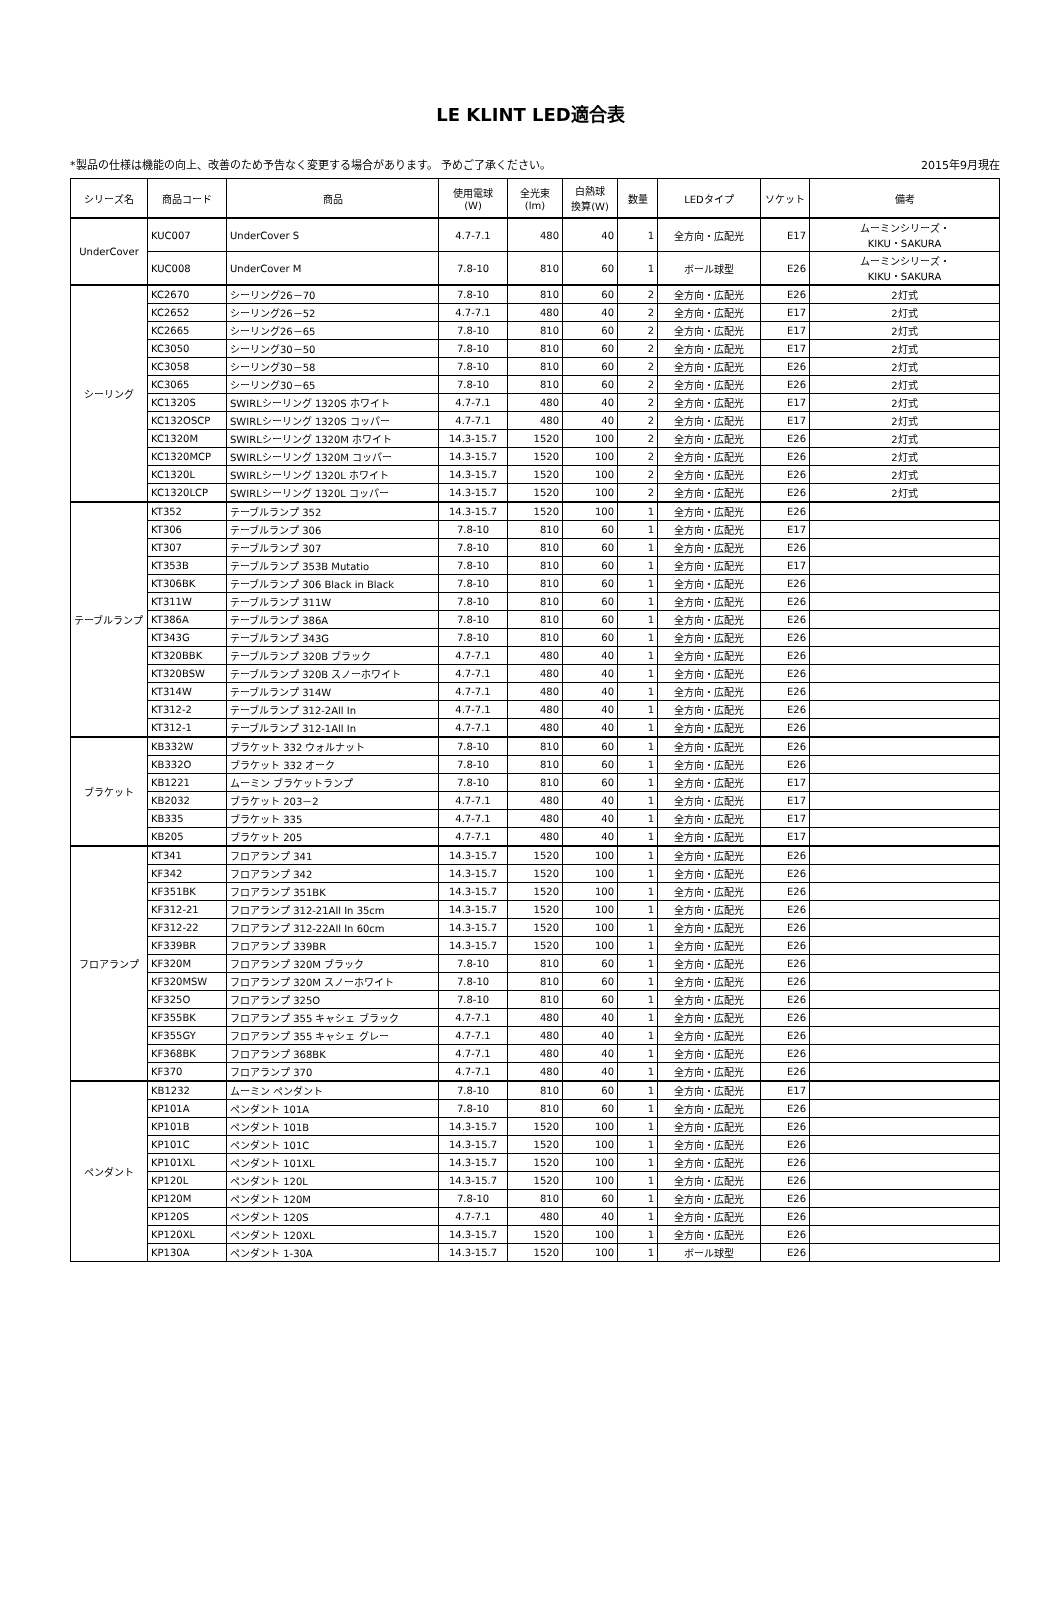LE KLINT LED適合表
*製品の仕様は機能の向上、改善のため予告なく変更する場合があります。 予めご了承ください。 2015年9月現在
| シリーズ名 | 商品コード | 商品 | 使用電球 (W) | 全光束 (lm) | 白熱球 換算(W) | 数量 | LEDタイプ | ソケット | 備考 |
| --- | --- | --- | --- | --- | --- | --- | --- | --- | --- |
| UnderCover | KUC007 | UnderCover S | 4.7-7.1 | 480 | 40 | 1 | 全方向・広配光 | E17 | ムーミンシリーズ・ KIKU・SAKURA |
| | KUC008 | UnderCover M | 7.8-10 | 810 | 60 | 1 | ボール球型 | E26 | ムーミンシリーズ・ KIKU・SAKURA |
| シーリング | KC2670 | シーリング26－70 | 7.8-10 | 810 | 60 | 2 | 全方向・広配光 | E26 | 2灯式 |
| | KC2652 | シーリング26－52 | 4.7-7.1 | 480 | 40 | 2 | 全方向・広配光 | E17 | 2灯式 |
| | KC2665 | シーリング26－65 | 7.8-10 | 810 | 60 | 2 | 全方向・広配光 | E17 | 2灯式 |
| | KC3050 | シーリング30－50 | 7.8-10 | 810 | 60 | 2 | 全方向・広配光 | E17 | 2灯式 |
| | KC3058 | シーリング30－58 | 7.8-10 | 810 | 60 | 2 | 全方向・広配光 | E26 | 2灯式 |
| | KC3065 | シーリング30－65 | 7.8-10 | 810 | 60 | 2 | 全方向・広配光 | E26 | 2灯式 |
| | KC1320S | SWIRLシーリング 1320S ホワイト | 4.7-7.1 | 480 | 40 | 2 | 全方向・広配光 | E17 | 2灯式 |
| | KC132OSCP | SWIRLシーリング 1320S コッパー | 4.7-7.1 | 480 | 40 | 2 | 全方向・広配光 | E17 | 2灯式 |
| | KC1320M | SWIRLシーリング 1320M ホワイト | 14.3-15.7 | 1520 | 100 | 2 | 全方向・広配光 | E26 | 2灯式 |
| | KC1320MCP | SWIRLシーリング 1320M コッパー | 14.3-15.7 | 1520 | 100 | 2 | 全方向・広配光 | E26 | 2灯式 |
| | KC1320L | SWIRLシーリング 1320L ホワイト | 14.3-15.7 | 1520 | 100 | 2 | 全方向・広配光 | E26 | 2灯式 |
| | KC1320LCP | SWIRLシーリング 1320L コッパー | 14.3-15.7 | 1520 | 100 | 2 | 全方向・広配光 | E26 | 2灯式 |
| テーブルランプ | KT352 | テーブルランプ 352 | 14.3-15.7 | 1520 | 100 | 1 | 全方向・広配光 | E26 | |
| | KT306 | テーブルランプ 306 | 7.8-10 | 810 | 60 | 1 | 全方向・広配光 | E17 | |
| | KT307 | テーブルランプ 307 | 7.8-10 | 810 | 60 | 1 | 全方向・広配光 | E26 | |
| | KT353B | テーブルランプ 353B Mutatio | 7.8-10 | 810 | 60 | 1 | 全方向・広配光 | E17 | |
| | KT306BK | テーブルランプ 306 Black in Black | 7.8-10 | 810 | 60 | 1 | 全方向・広配光 | E26 | |
| | KT311W | テーブルランプ 311W | 7.8-10 | 810 | 60 | 1 | 全方向・広配光 | E26 | |
| | KT386A | テーブルランプ 386A | 7.8-10 | 810 | 60 | 1 | 全方向・広配光 | E26 | |
| | KT343G | テーブルランプ 343G | 7.8-10 | 810 | 60 | 1 | 全方向・広配光 | E26 | |
| | KT320BBK | テーブルランプ 320B ブラック | 4.7-7.1 | 480 | 40 | 1 | 全方向・広配光 | E26 | |
| | KT320BSW | テーブルランプ 320B スノーホワイト | 4.7-7.1 | 480 | 40 | 1 | 全方向・広配光 | E26 | |
| | KT314W | テーブルランプ 314W | 4.7-7.1 | 480 | 40 | 1 | 全方向・広配光 | E26 | |
| | KT312-2 | テーブルランプ 312-2All In | 4.7-7.1 | 480 | 40 | 1 | 全方向・広配光 | E26 | |
| | KT312-1 | テーブルランプ 312-1All In | 4.7-7.1 | 480 | 40 | 1 | 全方向・広配光 | E26 | |
| ブラケット | KB332W | ブラケット 332 ウォルナット | 7.8-10 | 810 | 60 | 1 | 全方向・広配光 | E26 | |
| | KB332O | ブラケット 332 オーク | 7.8-10 | 810 | 60 | 1 | 全方向・広配光 | E26 | |
| | KB1221 | ムーミン ブラケットランプ | 7.8-10 | 810 | 60 | 1 | 全方向・広配光 | E17 | |
| | KB2032 | ブラケット 203－2 | 4.7-7.1 | 480 | 40 | 1 | 全方向・広配光 | E17 | |
| | KB335 | ブラケット 335 | 4.7-7.1 | 480 | 40 | 1 | 全方向・広配光 | E17 | |
| | KB205 | ブラケット 205 | 4.7-7.1 | 480 | 40 | 1 | 全方向・広配光 | E17 | |
| フロアランプ | KT341 | フロアランプ 341 | 14.3-15.7 | 1520 | 100 | 1 | 全方向・広配光 | E26 | |
| | KF342 | フロアランプ 342 | 14.3-15.7 | 1520 | 100 | 1 | 全方向・広配光 | E26 | |
| | KF351BK | フロアランプ 351BK | 14.3-15.7 | 1520 | 100 | 1 | 全方向・広配光 | E26 | |
| | KF312-21 | フロアランプ 312-21All In 35cm | 14.3-15.7 | 1520 | 100 | 1 | 全方向・広配光 | E26 | |
| | KF312-22 | フロアランプ 312-22All In 60cm | 14.3-15.7 | 1520 | 100 | 1 | 全方向・広配光 | E26 | |
| | KF339BR | フロアランプ 339BR | 14.3-15.7 | 1520 | 100 | 1 | 全方向・広配光 | E26 | |
| | KF320M | フロアランプ 320M ブラック | 7.8-10 | 810 | 60 | 1 | 全方向・広配光 | E26 | |
| | KF320MSW | フロアランプ 320M スノーホワイト | 7.8-10 | 810 | 60 | 1 | 全方向・広配光 | E26 | |
| | KF325O | フロアランプ 325O | 7.8-10 | 810 | 60 | 1 | 全方向・広配光 | E26 | |
| | KF355BK | フロアランプ 355 キャシェ ブラック | 4.7-7.1 | 480 | 40 | 1 | 全方向・広配光 | E26 | |
| | KF355GY | フロアランプ 355 キャシェ グレー | 4.7-7.1 | 480 | 40 | 1 | 全方向・広配光 | E26 | |
| | KF368BK | フロアランプ 368BK | 4.7-7.1 | 480 | 40 | 1 | 全方向・広配光 | E26 | |
| | KF370 | フロアランプ 370 | 4.7-7.1 | 480 | 40 | 1 | 全方向・広配光 | E26 | |
| ペンダント | KB1232 | ムーミン ペンダント | 7.8-10 | 810 | 60 | 1 | 全方向・広配光 | E17 | |
| | KP101A | ペンダント 101A | 7.8-10 | 810 | 60 | 1 | 全方向・広配光 | E26 | |
| | KP101B | ペンダント 101B | 14.3-15.7 | 1520 | 100 | 1 | 全方向・広配光 | E26 | |
| | KP101C | ペンダント 101C | 14.3-15.7 | 1520 | 100 | 1 | 全方向・広配光 | E26 | |
| | KP101XL | ペンダント 101XL | 14.3-15.7 | 1520 | 100 | 1 | 全方向・広配光 | E26 | |
| | KP120L | ペンダント 120L | 14.3-15.7 | 1520 | 100 | 1 | 全方向・広配光 | E26 | |
| | KP120M | ペンダント 120M | 7.8-10 | 810 | 60 | 1 | 全方向・広配光 | E26 | |
| | KP120S | ペンダント 120S | 4.7-7.1 | 480 | 40 | 1 | 全方向・広配光 | E26 | |
| | KP120XL | ペンダント 120XL | 14.3-15.7 | 1520 | 100 | 1 | 全方向・広配光 | E26 | |
| | KP130A | ペンダント 1-30A | 14.3-15.7 | 1520 | 100 | 1 | ボール球型 | E26 | |